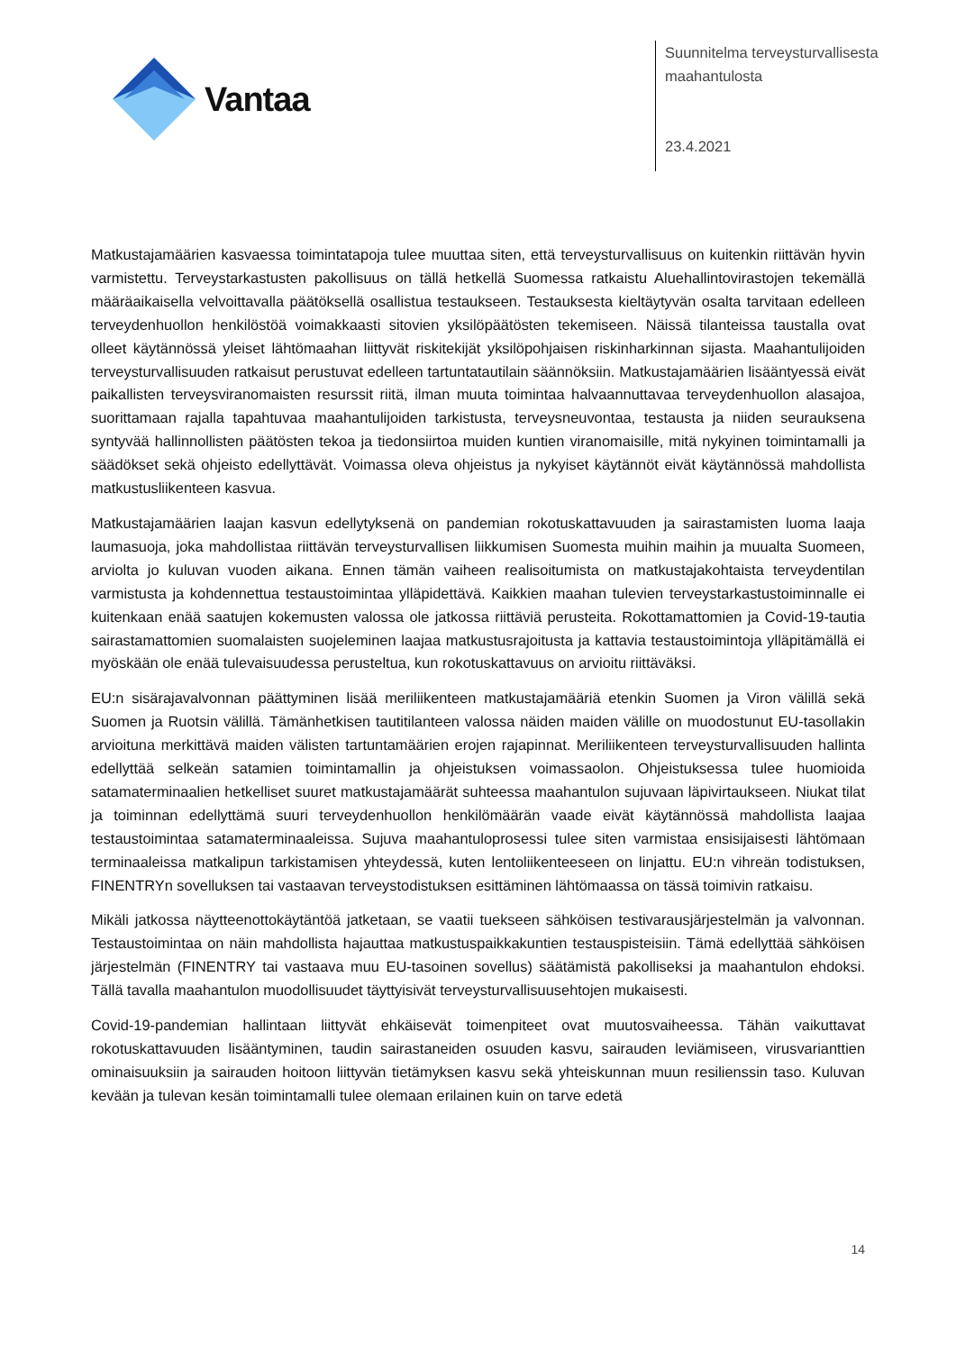Vantaa
Suunnitelma terveysturvallisesta
maahantulosta
23.4.2021
Matkustajamäärien kasvaessa toimintatapoja tulee muuttaa siten, että terveysturvallisuus on kuitenkin riittävän hyvin varmistettu. Terveystarkastusten pakollisuus on tällä hetkellä Suomessa ratkaistu Aluehallintovirastojen tekemällä määräaikaisella velvoittavalla päätöksellä osallistua testaukseen. Testauksesta kieltäytyvän osalta tarvitaan edelleen terveydenhuollon henkilöstöä voimakkaasti sitovien yksilöpäätösten tekemiseen. Näissä tilanteissa taustalla ovat olleet käytännössä yleiset lähtömaahan liittyvät riskitekijät yksilöpohjaisen riskinharkinnan sijasta. Maahantulijoiden terveysturvallisuuden ratkaisut perustuvat edelleen tartuntatautilain säännöksiin. Matkustajamäärien lisääntyessä eivät paikallisten terveysviranomaisten resurssit riitä, ilman muuta toimintaa halvaannuttavaa terveydenhuollon alasajoa, suorittamaan rajalla tapahtuvaa maahantulijoiden tarkistusta, terveysneuvontaa, testausta ja niiden seurauksena syntyvää hallinnollisten päätösten tekoa ja tiedonsiirtoa muiden kuntien viranomaisille, mitä nykyinen toimintamalli ja säädökset sekä ohjeisto edellyttävät. Voimassa oleva ohjeistus ja nykyiset käytännöt eivät käytännössä mahdollista matkustusliikenteen kasvua.
Matkustajamäärien laajan kasvun edellytyksenä on pandemian rokotuskattavuuden ja sairastamisten luoma laaja laumasuoja, joka mahdollistaa riittävän terveysturvallisen liikkumisen Suomesta muihin maihin ja muualta Suomeen, arviolta jo kuluvan vuoden aikana. Ennen tämän vaiheen realisoitumista on matkustajakohtaista terveydentilan varmistusta ja kohdennettua testaustoimintaa ylläpidettävä. Kaikkien maahan tulevien terveystarkastustoiminnalle ei kuitenkaan enää saatujen kokemusten valossa ole jatkossa riittäviä perusteita. Rokottamattomien ja Covid-19-tautia sairastamattomien suomalaisten suojeleminen laajaa matkustusrajoitusta ja kattavia testaustoimintoja ylläpitämällä ei myöskään ole enää tulevaisuudessa perusteltua, kun rokotuskattavuus on arvioitu riittäväksi.
EU:n sisärajavalvonnan päättyminen lisää meriliikenteen matkustajamääriä etenkin Suomen ja Viron välillä sekä Suomen ja Ruotsin välillä. Tämänhetkisen tautitilanteen valossa näiden maiden välille on muodostunut EU-tasollakin arvioituna merkittävä maiden välisten tartuntamäärien erojen rajapinnat. Meriliikenteen terveysturvallisuuden hallinta edellyttää selkeän satamien toimintamallin ja ohjeistuksen voimassaolon. Ohjeistuksessa tulee huomioida satamaterminaalien hetkelliset suuret matkustajamäärät suhteessa maahantulon sujuvaan läpivirtaukseen. Niukat tilat ja toiminnan edellyttämä suuri terveydenhuollon henkilömäärän vaade eivät käytännössä mahdollista laajaa testaustoimintaa satamaterminaaleissa. Sujuva maahantuloprosessi tulee siten varmistaa ensisijaisesti lähtömaan terminaaleissa matkalipun tarkistamisen yhteydessä, kuten lentoliikenteeseen on linjattu. EU:n vihreän todistuksen, FINENTRYn sovelluksen tai vastaavan terveystodistuksen esittäminen lähtömaassa on tässä toimivin ratkaisu.
Mikäli jatkossa näytteenottokäytäntöä jatketaan, se vaatii tuekseen sähköisen testivarausjärjestelmän ja valvonnan. Testaustoimintaa on näin mahdollista hajauttaa matkustuspaikkakuntien testauspisteisiin. Tämä edellyttää sähköisen järjestelmän (FINENTRY tai vastaava muu EU-tasoinen sovellus) säätämistä pakolliseksi ja maahantulon ehdoksi. Tällä tavalla maahantulon muodollisuudet täyttyisivät terveysturvallisuusehtojen mukaisesti.
Covid-19-pandemian hallintaan liittyvät ehkäisevät toimenpiteet ovat muutosvaiheessa. Tähän vaikuttavat rokotuskattavuuden lisääntyminen, taudin sairastaneiden osuuden kasvu, sairauden leviämiseen, virusvarianttien ominaisuuksiin ja sairauden hoitoon liittyvän tietämyksen kasvu sekä yhteiskunnan muun resilienssin taso. Kuluvan kevään ja tulevan kesän toimintamalli tulee olemaan erilainen kuin on tarve edetä
14